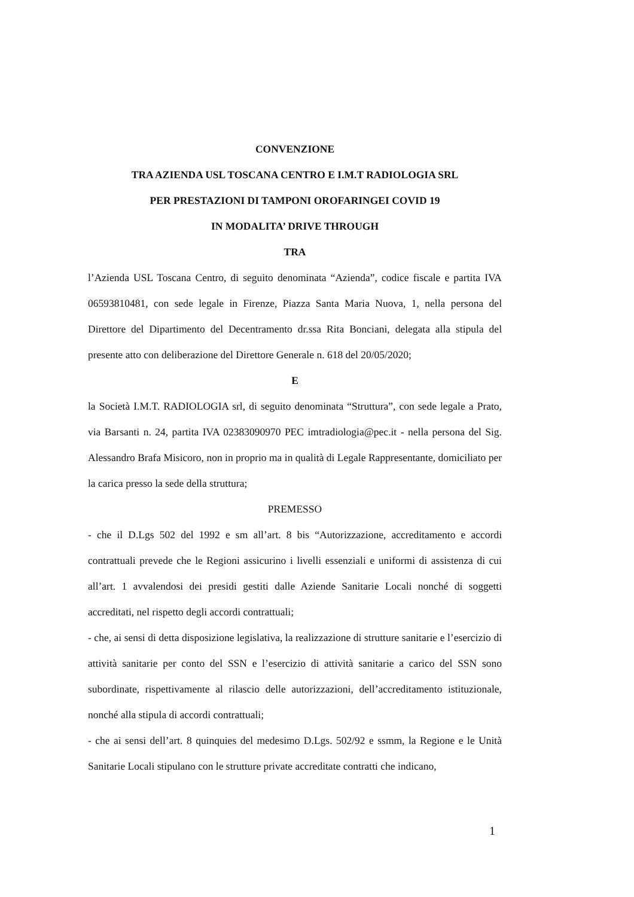CONVENZIONE
TRA AZIENDA USL TOSCANA CENTRO E I.M.T RADIOLOGIA SRL
PER PRESTAZIONI DI TAMPONI OROFARINGEI COVID 19
IN MODALITA’ DRIVE THROUGH
TRA
l’Azienda USL Toscana Centro, di seguito denominata “Azienda”, codice fiscale e partita IVA 06593810481, con sede legale in Firenze, Piazza Santa Maria Nuova, 1, nella persona del Direttore del Dipartimento del Decentramento dr.ssa Rita Bonciani, delegata alla stipula del presente atto con deliberazione del Direttore Generale n. 618 del 20/05/2020;
E
la Società I.M.T. RADIOLOGIA srl, di seguito denominata “Struttura”, con sede legale a Prato, via Barsanti n. 24, partita IVA 02383090970 PEC imtradiologia@pec.it - nella persona del Sig. Alessandro Brafa Misicoro, non in proprio ma in qualità di Legale Rappresentante, domiciliato per la carica presso la sede della struttura;
PREMESSO
- che il D.Lgs 502 del 1992 e sm all’art. 8 bis “Autorizzazione, accreditamento e accordi contrattuali prevede che le Regioni assicurino i livelli essenziali e uniformi di assistenza di cui all’art. 1 avvalendosi dei presidi gestiti dalle Aziende Sanitarie Locali nonché di soggetti accreditati, nel rispetto degli accordi contrattuali;
- che, ai sensi di detta disposizione legislativa, la realizzazione di strutture sanitarie e l’esercizio di attività sanitarie per conto del SSN e l’esercizio di attività sanitarie a carico del SSN sono subordinate, rispettivamente al rilascio delle autorizzazioni, dell’accreditamento istituzionale, nonché alla stipula di accordi contrattuali;
- che ai sensi dell’art. 8 quinquies del medesimo D.Lgs. 502/92 e ssmm, la Regione e le Unità Sanitarie Locali stipulano con le strutture private accreditate contratti che indicano,
1